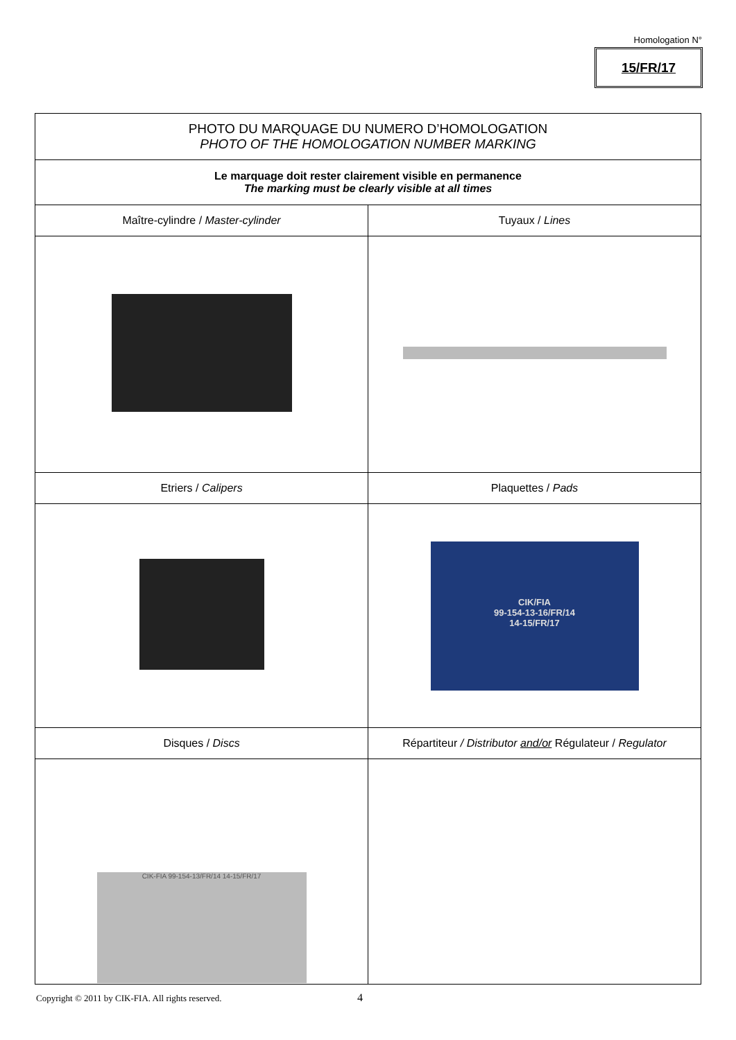Homologation N°
15/FR/17
| PHOTO DU MARQUAGE DU NUMERO D’HOMOLOGATION PHOTO OF THE HOMOLOGATION NUMBER MARKING | |
| Le marquage doit rester clairement visible en permanence The marking must be clearly visible at all times | |
| Maître-cylindre / Master-cylinder | Tuyaux / Lines |
| Etriers / Calipers | Plaquettes / Pads |
| | CIK/FIA 99-154-13-16/FR/14 14-15/FR/17 |
| Disques / Discs | Répartiteur / Distributor and/or Régulateur / Regulator |
| CIK-FIA 99-154-13/FR/14 14-15/FR/17 | |
Copyright © 2011 by CIK-FIA. All rights reserved.
4